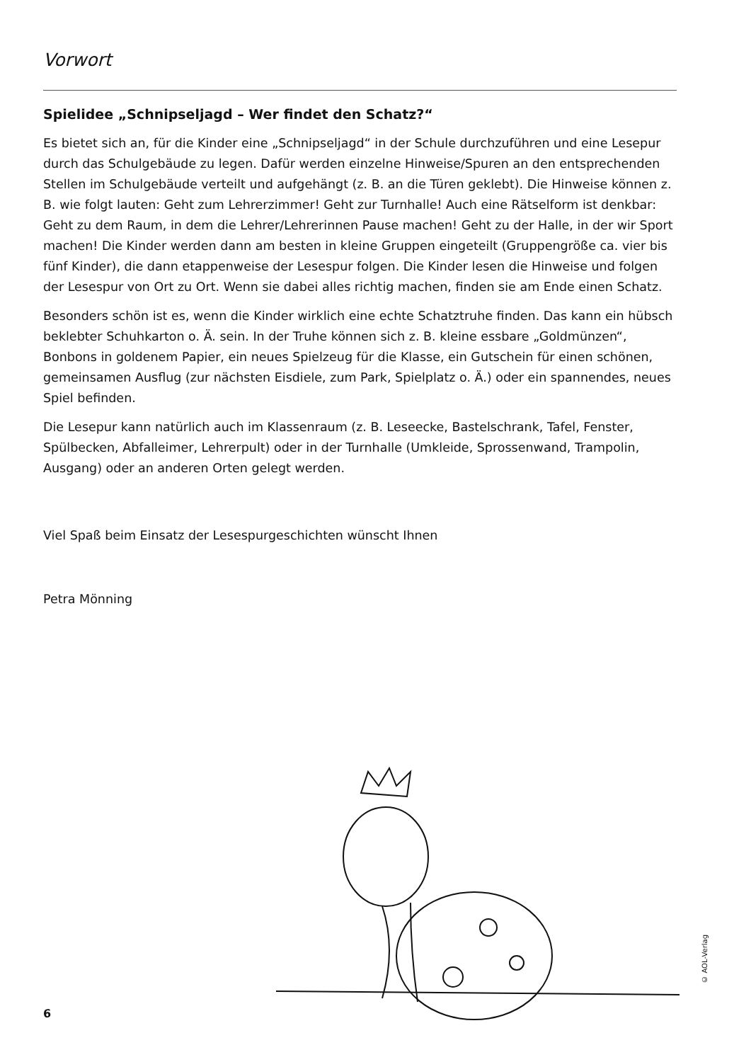Vorwort
Spielidee „Schnipseljagd – Wer findet den Schatz?“
Es bietet sich an, für die Kinder eine „Schnipseljagd“ in der Schule durchzuführen und eine Lesepur durch das Schulgebäude zu legen. Dafür werden einzelne Hinweise/Spuren an den entsprechenden Stellen im Schulgebäude verteilt und aufgehängt (z. B. an die Türen geklebt). Die Hinweise können z. B. wie folgt lauten: Geht zum Lehrerzimmer! Geht zur Turnhalle! Auch eine Rätselform ist denkbar: Geht zu dem Raum, in dem die Lehrer/Lehrerinnen Pause machen! Geht zu der Halle, in der wir Sport machen! Die Kinder werden dann am besten in kleine Gruppen eingeteilt (Gruppengröße ca. vier bis fünf Kinder), die dann etappenweise der Lesespur folgen. Die Kinder lesen die Hinweise und folgen der Lesespur von Ort zu Ort. Wenn sie dabei alles richtig machen, finden sie am Ende einen Schatz.
Besonders schön ist es, wenn die Kinder wirklich eine echte Schatztruhe finden. Das kann ein hübsch beklebter Schuhkarton o. Ä. sein. In der Truhe können sich z. B. kleine essbare „Goldmünzen“, Bonbons in goldenem Papier, ein neues Spielzeug für die Klasse, ein Gutschein für einen schönen, gemeinsamen Ausflug (zur nächsten Eisdiele, zum Park, Spielplatz o. Ä.) oder ein spannendes, neues Spiel befinden.
Die Lesepur kann natürlich auch im Klassenraum (z. B. Leseecke, Bastelschrank, Tafel, Fenster, Spülbecken, Abfalleimer, Lehrerpult) oder in der Turnhalle (Umkleide, Sprossenwand, Trampolin, Ausgang) oder an anderen Orten gelegt werden.
Viel Spaß beim Einsatz der Lesespurgeschichten wünscht Ihnen
Petra Mönning
6
© AOL-Verlag